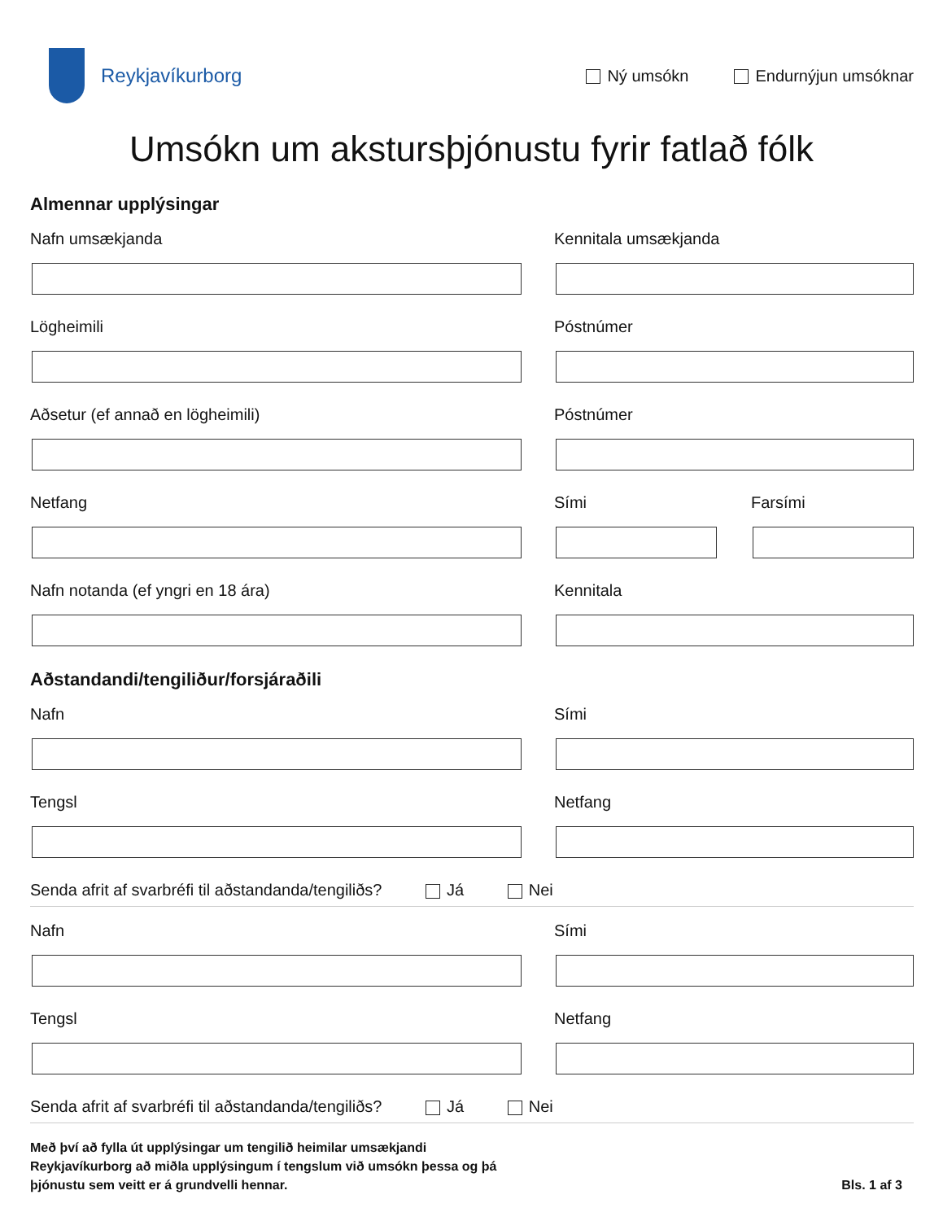Reykjavíkurborg
Ný umsókn Endurnýjun umsóknar
Umsókn um akstursþjónustu fyrir fatlað fólk
Almennar upplýsingar
Nafn umsækjanda Kennitala umsækjanda
Lögheimili Póstnúmer
Aðsetur (ef annað en lögheimili) Póstnúmer
Netfang Sími Farsími
Nafn notanda (ef yngri en 18 ára) Kennitala
Aðstandandi/tengiliður/forsjáraðili
Nafn Sími
Tengsl Netfang
Senda afrit af svarbréfi til aðstandanda/tengiliðs? Já Nei
Nafn Sími
Tengsl Netfang
Senda afrit af svarbréfi til aðstandanda/tengiliðs? Já Nei
Með því að fylla út upplýsingar um tengilið heimilar umsækjandi
Reykjavíkurborg að miðla upplýsingum í tengslum við umsókn þessa og þá
þjónustu sem veitt er á grundvelli hennar.
Bls. 1 af 3